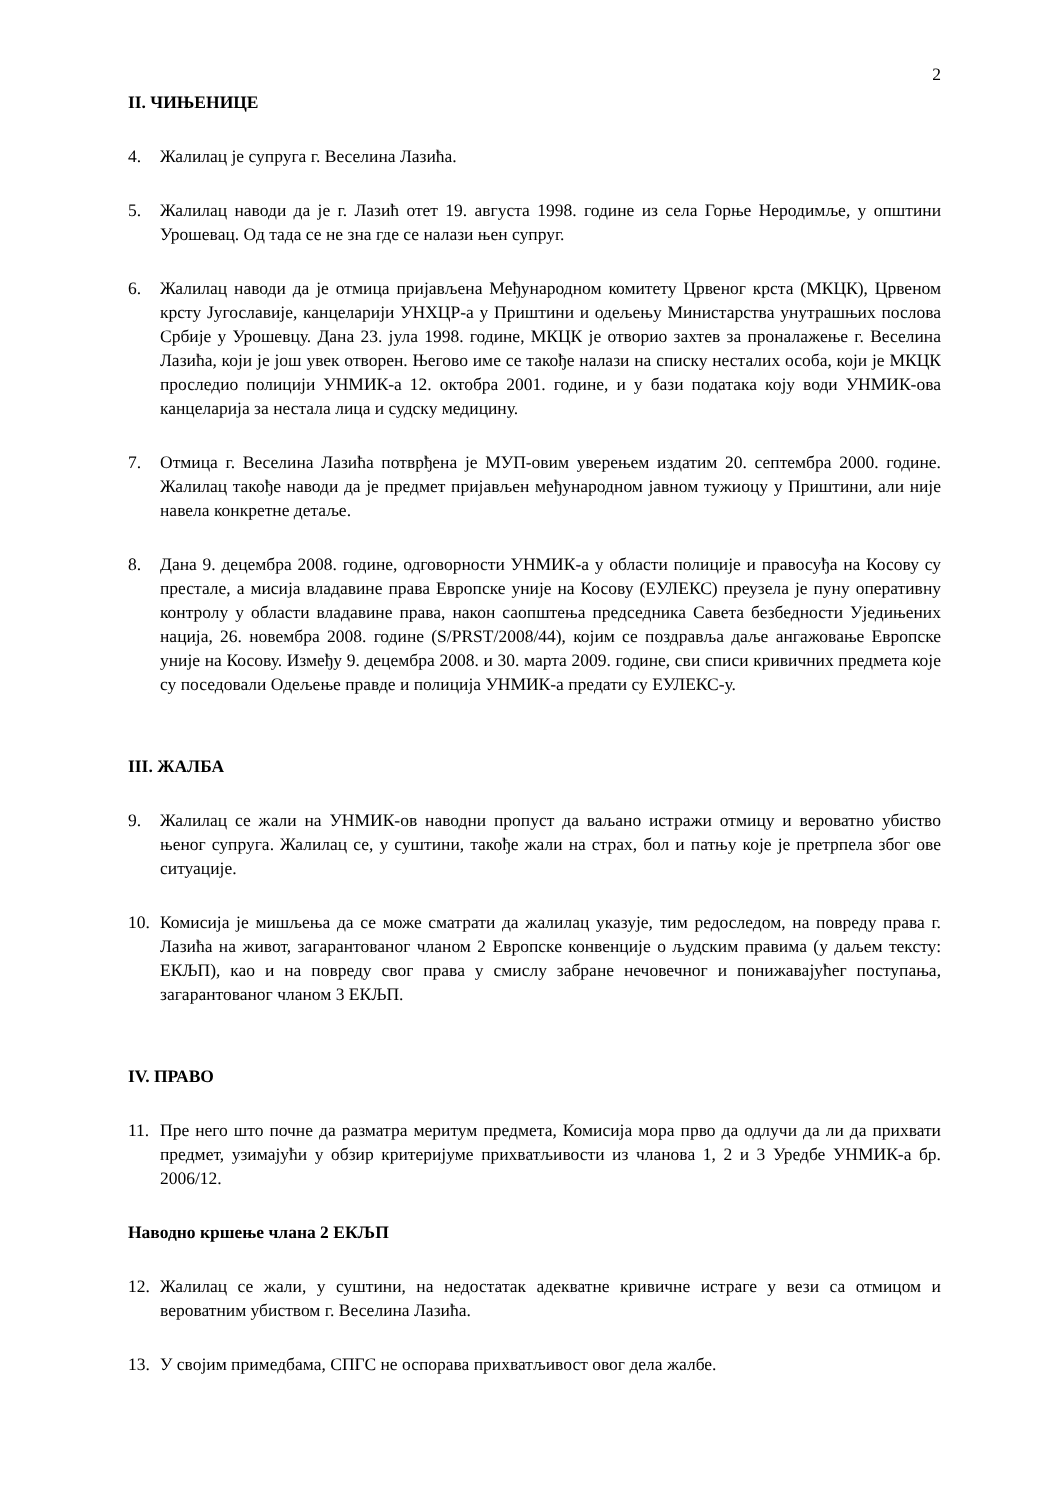2
II. ЧИЊЕНИЦЕ
4. Жалилац је супруга г. Веселина Лазића.
5. Жалилац наводи да је г. Лазић отет 19. августа 1998. године из села Горње Неродимље, у општини Урошевац. Од тада се не зна где се налази њен супруг.
6. Жалилац наводи да је отмица пријављена Међународном комитету Црвеног крста (МКЦК), Црвеном крсту Југославије, канцеларији УНХЦР-а у Приштини и одељењу Министарства унутрашњих послова Србије у Урошевцу. Дана 23. јула 1998. године, МКЦК је отворио захтев за проналажење г. Веселина Лазића, који је још увек отворен. Његово име се такође налази на списку несталих особа, који је МКЦК проследио полицији УНМИК-а 12. октобра 2001. године, и у бази података коју води УНМИК-ова канцеларија за нестала лица и судску медицину.
7. Отмица г. Веселина Лазића потврђена је МУП-овим уверењем издатим 20. септембра 2000. године. Жалилац такође наводи да је предмет пријављен међународном јавном тужиоцу у Приштини, али није навела конкретне детаље.
8. Дана 9. децембра 2008. године, одговорности УНМИК-а у области полиције и правосуђа на Косову су престале, а мисија владавине права Европске уније на Косову (ЕУЛЕКС) преузела је пуну оперативну контролу у области владавине права, након саопштења председника Савета безбедности Уједињених нација, 26. новембра 2008. године (S/PRST/2008/44), којим се поздравља даље ангажовање Европске уније на Косову. Између 9. децембра 2008. и 30. марта 2009. године, сви списи кривичних предмета које су поседовали Одељење правде и полиција УНМИК-а предати су ЕУЛЕКС-у.
III. ЖАЛБА
9. Жалилац се жали на УНМИК-ов наводни пропуст да ваљано истражи отмицу и вероватно убиство њеног супруга. Жалилац се, у суштини, такође жали на страх, бол и патњу које је претрпела због ове ситуације.
10. Комисија је мишљења да се може сматрати да жалилац указује, тим редоследом, на повреду права г. Лазића на живот, загарантованог чланом 2 Европске конвенције о људским правима (у даљем тексту: ЕКЉП), као и на повреду свог права у смислу забране нечовечног и понижавајућег поступања, загарантованог чланом 3 ЕКЉП.
IV. ПРАВО
11. Пре него што почне да разматра меритум предмета, Комисија мора прво да одлучи да ли да прихвати предмет, узимајући у обзир критеријуме прихватљивости из чланова 1, 2 и 3 Уредбе УНМИК-а бр. 2006/12.
Наводно кршење члана 2 ЕКЉП
12. Жалилац се жали, у суштини, на недостатак адекватне кривичне истраге у вези са отмицом и вероватним убиством г. Веселина Лазића.
13. У својим примедбама, СПГС не оспорава прихватљивост овог дела жалбе.